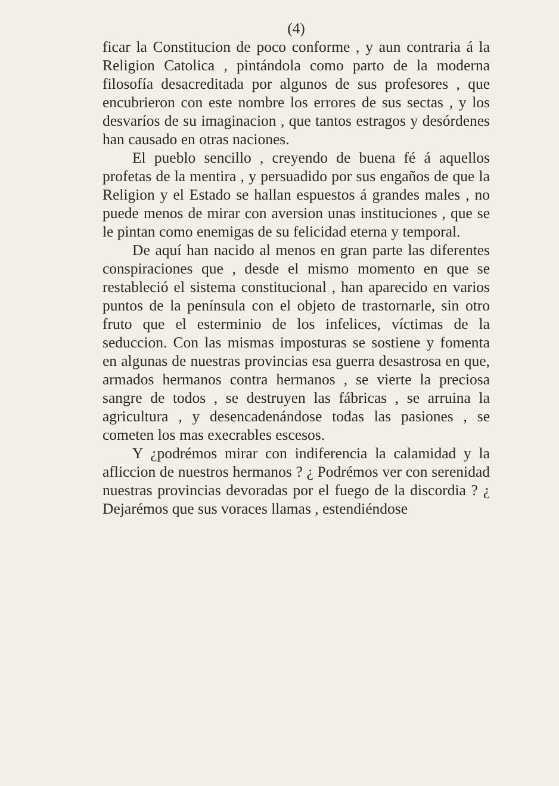(4)
ficar la Constitucion de poco conforme , y aun contraria á la Religion Catolica , pintándola como parto de la moderna filosofía desacreditada por algunos de sus profesores , que encubrieron con este nombre los errores de sus sectas , y los desvaríos de su imaginacion , que tantos estragos y desórdenes han causado en otras naciones.
El pueblo sencillo , creyendo de buena fé á aquellos profetas de la mentira , y persuadido por sus engaños de que la Religion y el Estado se hallan espuestos á grandes males , no puede menos de mirar con aversion unas instituciones , que se le pintan como enemigas de su felicidad eterna y temporal.
De aquí han nacido al menos en gran parte las diferentes conspiraciones que , desde el mismo momento en que se restableció el sistema constitucional , han aparecido en varios puntos de la península con el objeto de trastornarle, sin otro fruto que el esterminio de los infelices, víctimas de la seduccion. Con las mismas imposturas se sostiene y fomenta en algunas de nuestras provincias esa guerra desastrosa en que, armados hermanos contra hermanos , se vierte la preciosa sangre de todos , se destruyen las fábricas , se arruina la agricultura , y desencadenándose todas las pasiones , se cometen los mas execrables escesos.
Y ¿podrémos mirar con indiferencia la calamidad y la afliccion de nuestros hermanos ? ¿ Podrémos ver con serenidad nuestras provincias devoradas por el fuego de la discordia ? ¿ Dejarémos que sus voraces llamas , estendiéndose